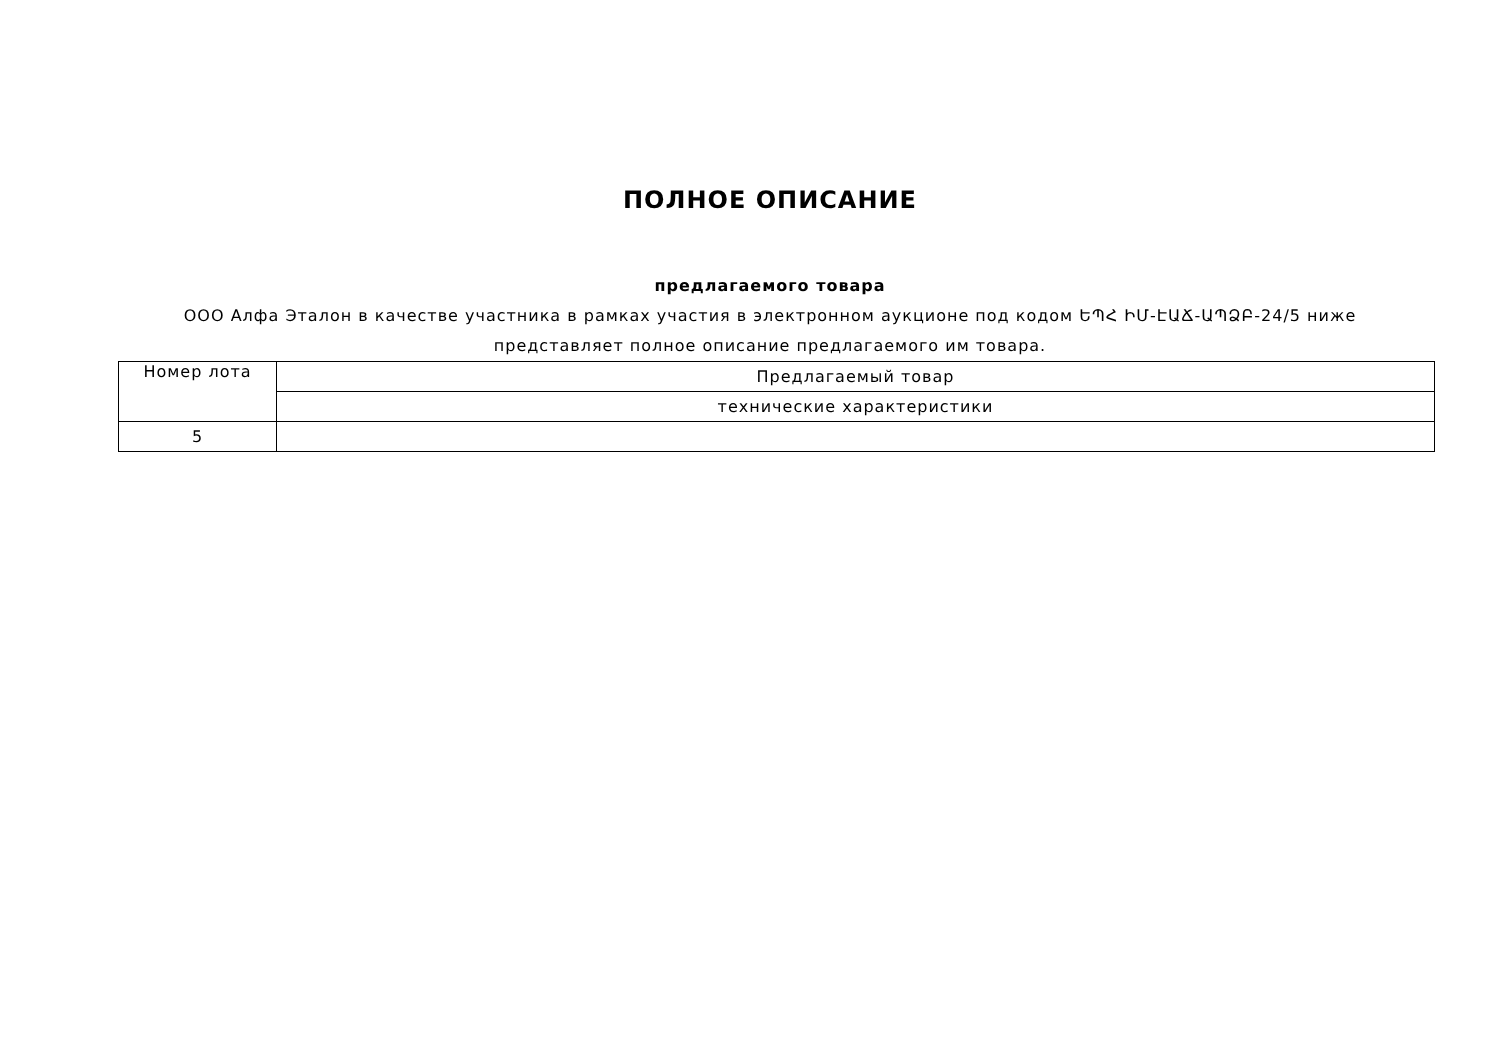ПОЛНОЕ ОПИСАНИЕ
предлагаемого товара
ООО Алфа Эталон в качестве участника в рамках участия в электронном аукционе под кодом ԵՊՀ ԻՄ-ԷԱՃ-ԱՊՁԲ-24/5 ниже
представляет полное описание предлагаемого им товара.
| Номер лота | Предлагаемый товар |
| --- | --- |
| | технические характеристики |
| 5 | |